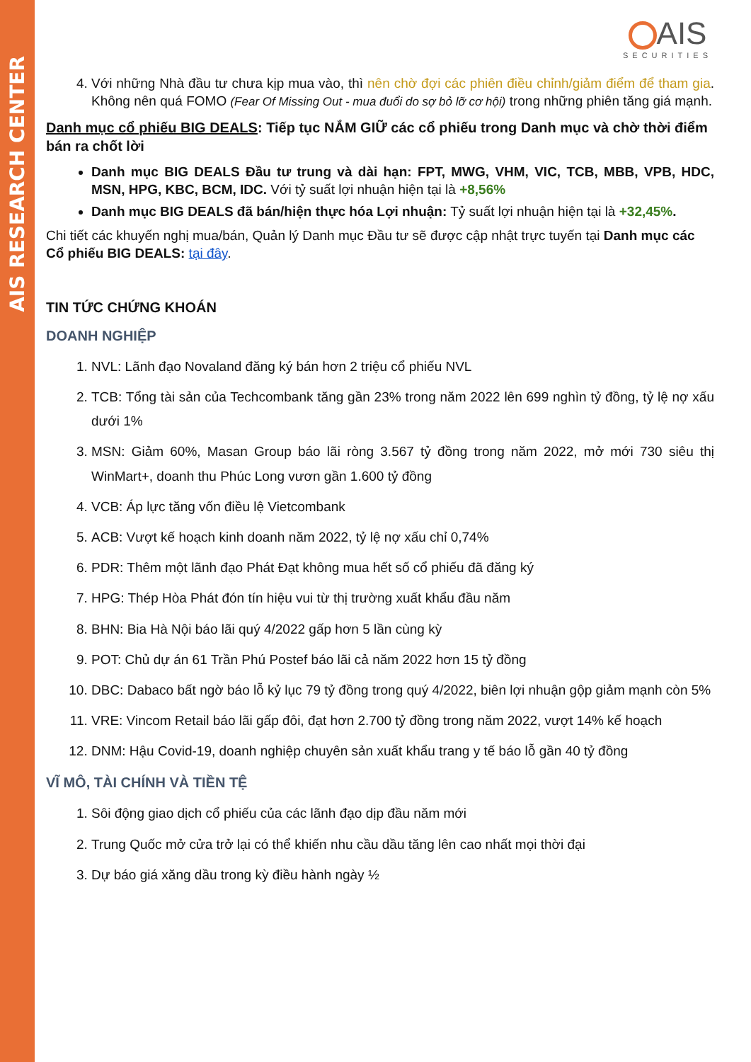AIS RESEARCH CENTER
AIS
SECURITIES
4. Với những Nhà đầu tư chưa kịp mua vào, thì nên chờ đợi các phiên điều chỉnh/giảm điểm để tham gia. Không nên quá FOMO (Fear Of Missing Out - mua đuổi do sợ bỏ lỡ cơ hội) trong những phiên tăng giá mạnh.
Danh mục cổ phiếu BIG DEALS: Tiếp tục NẮM GIỮ các cổ phiếu trong Danh mục và chờ thời điểm bán ra chốt lời
Danh mục BIG DEALS Đầu tư trung và dài hạn: FPT, MWG, VHM, VIC, TCB, MBB, VPB, HDC, MSN, HPG, KBC, BCM, IDC. Với tỷ suất lợi nhuận hiện tại là +8,56%
Danh mục BIG DEALS đã bán/hiện thực hóa Lợi nhuận: Tỷ suất lợi nhuận hiện tại là +32,45%.
Chi tiết các khuyến nghị mua/bán, Quản lý Danh mục Đầu tư sẽ được cập nhật trực tuyến tại Danh mục các Cổ phiếu BIG DEALS: tại đây.
TIN TỨC CHỨNG KHOÁN
DOANH NGHIỆP
1. NVL: Lãnh đạo Novaland đăng ký bán hơn 2 triệu cổ phiếu NVL
2. TCB: Tổng tài sản của Techcombank tăng gần 23% trong năm 2022 lên 699 nghìn tỷ đồng, tỷ lệ nợ xấu dưới 1%
3. MSN: Giảm 60%, Masan Group báo lãi ròng 3.567 tỷ đồng trong năm 2022, mở mới 730 siêu thị WinMart+, doanh thu Phúc Long vươn gần 1.600 tỷ đồng
4. VCB: Áp lực tăng vốn điều lệ Vietcombank
5. ACB: Vượt kế hoạch kinh doanh năm 2022, tỷ lệ nợ xấu chỉ 0,74%
6. PDR: Thêm một lãnh đạo Phát Đạt không mua hết số cổ phiếu đã đăng ký
7. HPG: Thép Hòa Phát đón tín hiệu vui từ thị trường xuất khẩu đầu năm
8. BHN: Bia Hà Nội báo lãi quý 4/2022 gấp hơn 5 lần cùng kỳ
9. POT: Chủ dự án 61 Trần Phú Postef báo lãi cả năm 2022 hơn 15 tỷ đồng
10. DBC: Dabaco bất ngờ báo lỗ kỷ lục 79 tỷ đồng trong quý 4/2022, biên lợi nhuận gộp giảm mạnh còn 5%
11. VRE: Vincom Retail báo lãi gấp đôi, đạt hơn 2.700 tỷ đồng trong năm 2022, vượt 14% kế hoạch
12. DNM: Hậu Covid-19, doanh nghiệp chuyên sản xuất khẩu trang y tế báo lỗ gần 40 tỷ đồng
VĨ MÔ, TÀI CHÍNH VÀ TIỀN TỆ
1. Sôi động giao dịch cổ phiếu của các lãnh đạo dịp đầu năm mới
2. Trung Quốc mở cửa trở lại có thể khiến nhu cầu dầu tăng lên cao nhất mọi thời đại
3. Dự báo giá xăng dầu trong kỳ điều hành ngày ½